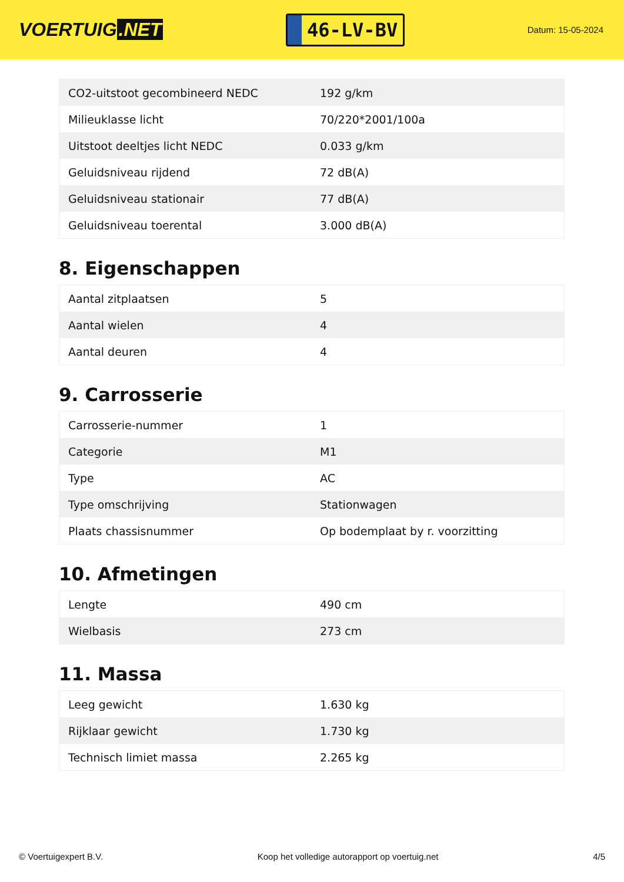VOERTUIG.NET
46-LV-BV
Datum: 15-05-2024
| CO2-uitstoot gecombineerd NEDC | 192 g/km |
| Milieuklasse licht | 70/220*2001/100a |
| Uitstoot deeltjes licht NEDC | 0.033 g/km |
| Geluidsniveau rijdend | 72 dB(A) |
| Geluidsniveau stationair | 77 dB(A) |
| Geluidsniveau toerental | 3.000 dB(A) |
8. Eigenschappen
| Aantal zitplaatsen | 5 |
| Aantal wielen | 4 |
| Aantal deuren | 4 |
9. Carrosserie
| Carrosserie-nummer | 1 |
| Categorie | M1 |
| Type | AC |
| Type omschrijving | Stationwagen |
| Plaats chassisnummer | Op bodemplaat by r. voorzitting |
10. Afmetingen
| Lengte | 490 cm |
| Wielbasis | 273 cm |
11. Massa
| Leeg gewicht | 1.630 kg |
| Rijklaar gewicht | 1.730 kg |
| Technisch limiet massa | 2.265 kg |
© Voertuigexpert B.V. Koop het volledige autorapport op voertuig.net 4/5